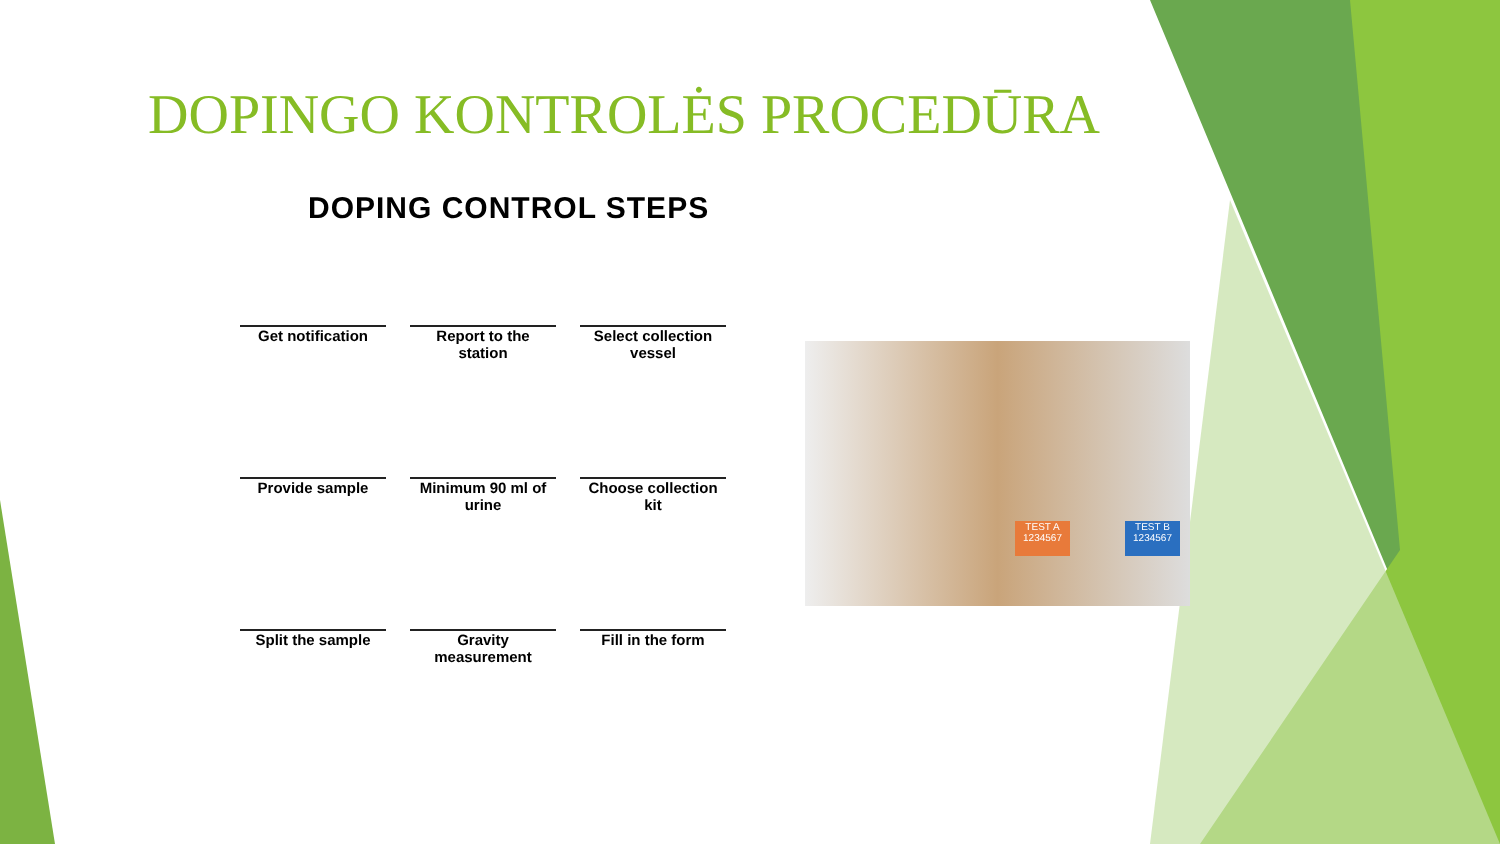DOPINGO KONTROLĖS PROCEDŪRA
DOPING CONTROL STEPS
Get notification
Report to the station
Select collection vessel
Provide sample
Minimum 90 ml of urine
Choose collection kit
Split the sample
Gravity measurement
Fill in the form
TEST A 1234567
TEST B 1234567